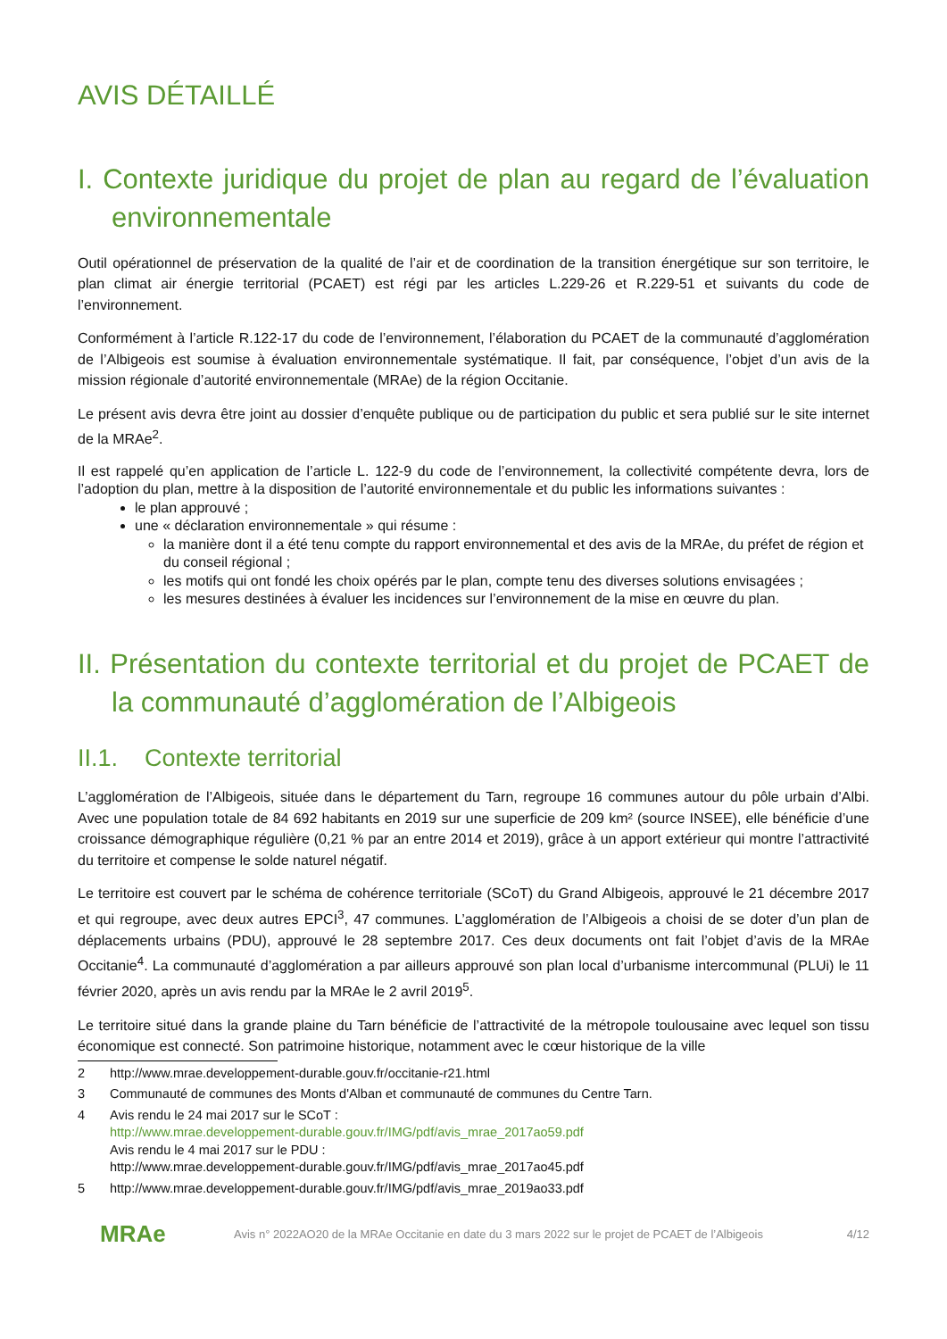AVIS DÉTAILLÉ
I. Contexte juridique du projet de plan au regard de l’évaluation environnementale
Outil opérationnel de préservation de la qualité de l’air et de coordination de la transition énergétique sur son territoire, le plan climat air énergie territorial (PCAET) est régi par les articles L.229-26 et R.229-51 et suivants du code de l’environnement.
Conformément à l’article R.122-17 du code de l’environnement, l’élaboration du PCAET de la communauté d’agglomération de l’Albigeois est soumise à évaluation environnementale systématique. Il fait, par conséquence, l’objet d’un avis de la mission régionale d’autorité environnementale (MRAe) de la région Occitanie.
Le présent avis devra être joint au dossier d’enquête publique ou de participation du public et sera publié sur le site internet de la MRAe<sup>2</sup>.
Il est rappelé qu’en application de l’article L. 122-9 du code de l’environnement, la collectivité compétente devra, lors de l’adoption du plan, mettre à la disposition de l’autorité environnementale et du public les informations suivantes :
le plan approuvé ;
une « déclaration environnementale » qui résume :
la manière dont il a été tenu compte du rapport environnemental et des avis de la MRAe, du préfet de région et du conseil régional ;
les motifs qui ont fondé les choix opérés par le plan, compte tenu des diverses solutions envisagées ;
les mesures destinées à évaluer les incidences sur l’environnement de la mise en œuvre du plan.
II. Présentation du contexte territorial et du projet de PCAET de la communauté d’agglomération de l’Albigeois
II.1. Contexte territorial
L’agglomération de l’Albigeois, située dans le département du Tarn, regroupe 16 communes autour du pôle urbain d’Albi. Avec une population totale de 84 692 habitants en 2019 sur une superficie de 209 km² (source INSEE), elle bénéficie d’une croissance démographique régulière (0,21 % par an entre 2014 et 2019), grâce à un apport extérieur qui montre l’attractivité du territoire et compense le solde naturel négatif.
Le territoire est couvert par le schéma de cohérence territoriale (SCoT) du Grand Albigeois, approuvé le 21 décembre 2017 et qui regroupe, avec deux autres EPCI<sup>3</sup>, 47 communes. L’agglomération de l’Albigeois a choisi de se doter d’un plan de déplacements urbains (PDU), approuvé le 28 septembre 2017. Ces deux documents ont fait l’objet d’avis de la MRAe Occitanie<sup>4</sup>. La communauté d’agglomération a par ailleurs approuvé son plan local d’urbanisme intercommunal (PLUi) le 11 février 2020, après un avis rendu par la MRAe le 2 avril 2019<sup>5</sup>.
Le territoire situé dans la grande plaine du Tarn bénéficie de l’attractivité de la métropole toulousaine avec lequel son tissu économique est connecté. Son patrimoine historique, notamment avec le cœur historique de la ville
2 http://www.mrae.developpement-durable.gouv.fr/occitanie-r21.html
3 Communauté de communes des Monts d'Alban et communauté de communes du Centre Tarn.
4 Avis rendu le 24 mai 2017 sur le SCoT :
http://www.mrae.developpement-durable.gouv.fr/IMG/pdf/avis_mrae_2017ao59.pdf
Avis rendu le 4 mai 2017 sur le PDU :
http://www.mrae.developpement-durable.gouv.fr/IMG/pdf/avis_mrae_2017ao45.pdf
5 http://www.mrae.developpement-durable.gouv.fr/IMG/pdf/avis_mrae_2019ao33.pdf
MRAe
Avis n° 2022AO20 de la MRAe Occitanie en date du 3 mars 2022 sur le projet de PCAET de l’Albigeois
4/12